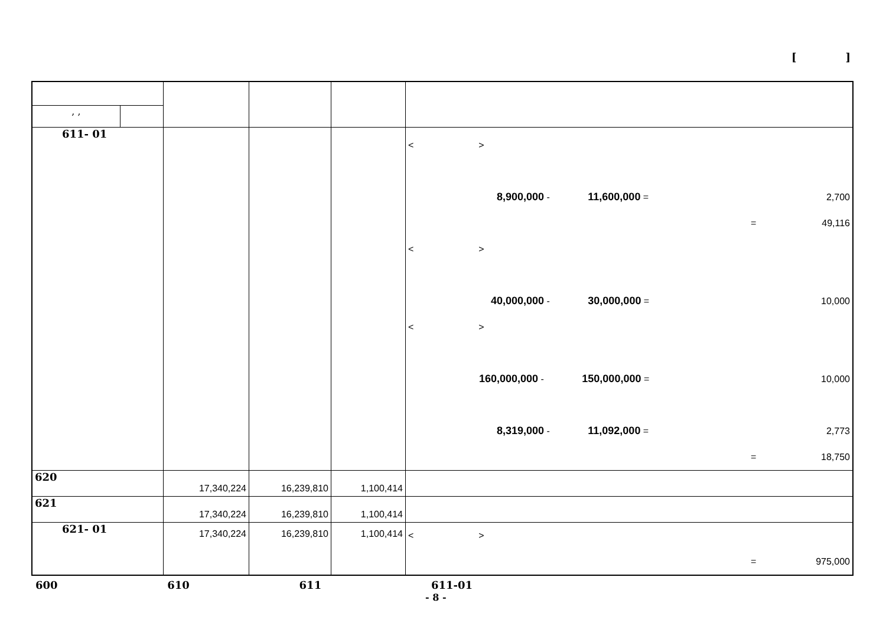[]
| , , | | | | | |
| 611- 01 | | | | | < > 8,900,000 - 11,600,000 = 2,700 = 49,116 < > 40,000,000 - 30,000,000 = 10,000 < > 160,000,000 - 150,000,000 = 10,000 8,319,000 - 11,092,000 = 2,773 = 18,750 |
| 620 | | 17,340,224 | 16,239,810 | 1,100,414 | |
| 621 | | 17,340,224 | 16,239,810 | 1,100,414 | |
| 621- 01 | | 17,340,224 | 16,239,810 | 1,100,414 | < > = 975,000 |
600 610 611 611-01
- 8 -